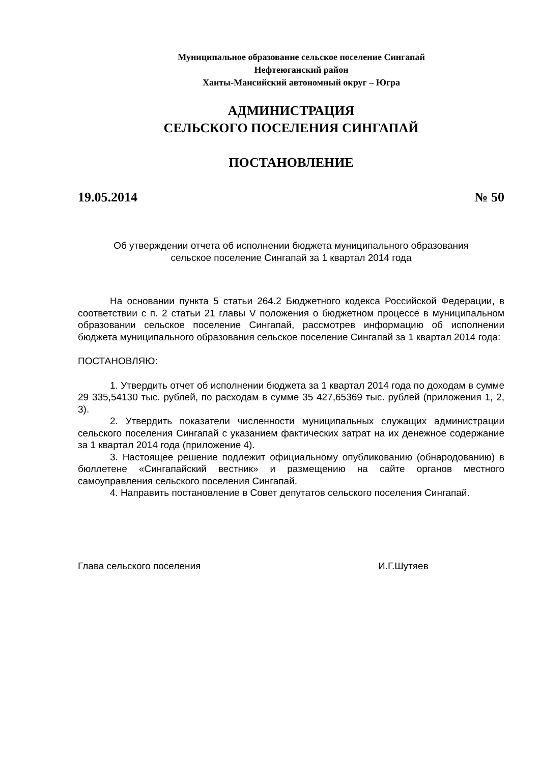Муниципальное образование сельское поселение Сингапай
Нефтеюганский район
Ханты-Мансийский автономный округ – Югра
АДМИНИСТРАЦИЯ
СЕЛЬСКОГО ПОСЕЛЕНИЯ СИНГАПАЙ
ПОСТАНОВЛЕНИЕ
19.05.2014 № 50
Об утверждении отчета об исполнении бюджета муниципального образования
сельское поселение Сингапай за 1 квартал 2014 года
На основании пункта 5 статьи 264.2 Бюджетного кодекса Российской Федерации, в соответствии с п. 2 статьи 21 главы V положения о бюджетном процессе в муниципальном образовании сельское поселение Сингапай, рассмотрев информацию об исполнении бюджета муниципального образования сельское поселение Сингапай за 1 квартал 2014 года:
ПОСТАНОВЛЯЮ:
1. Утвердить отчет об исполнении бюджета за 1 квартал 2014 года по доходам в сумме 29 335,54130 тыс. рублей, по расходам в сумме 35 427,65369 тыс. рублей (приложения 1, 2, 3).
2. Утвердить показатели численности муниципальных служащих администрации сельского поселения Сингапай с указанием фактических затрат на их денежное содержание за 1 квартал 2014 года (приложение 4).
3. Настоящее решение подлежит официальному опубликованию (обнародованию) в бюллетене «Сингапайский вестник» и размещению на сайте органов местного самоуправления сельского поселения Сингапай.
4. Направить постановление в Совет депутатов сельского поселения Сингапай.
Глава сельского поселения И.Г.Шутяев